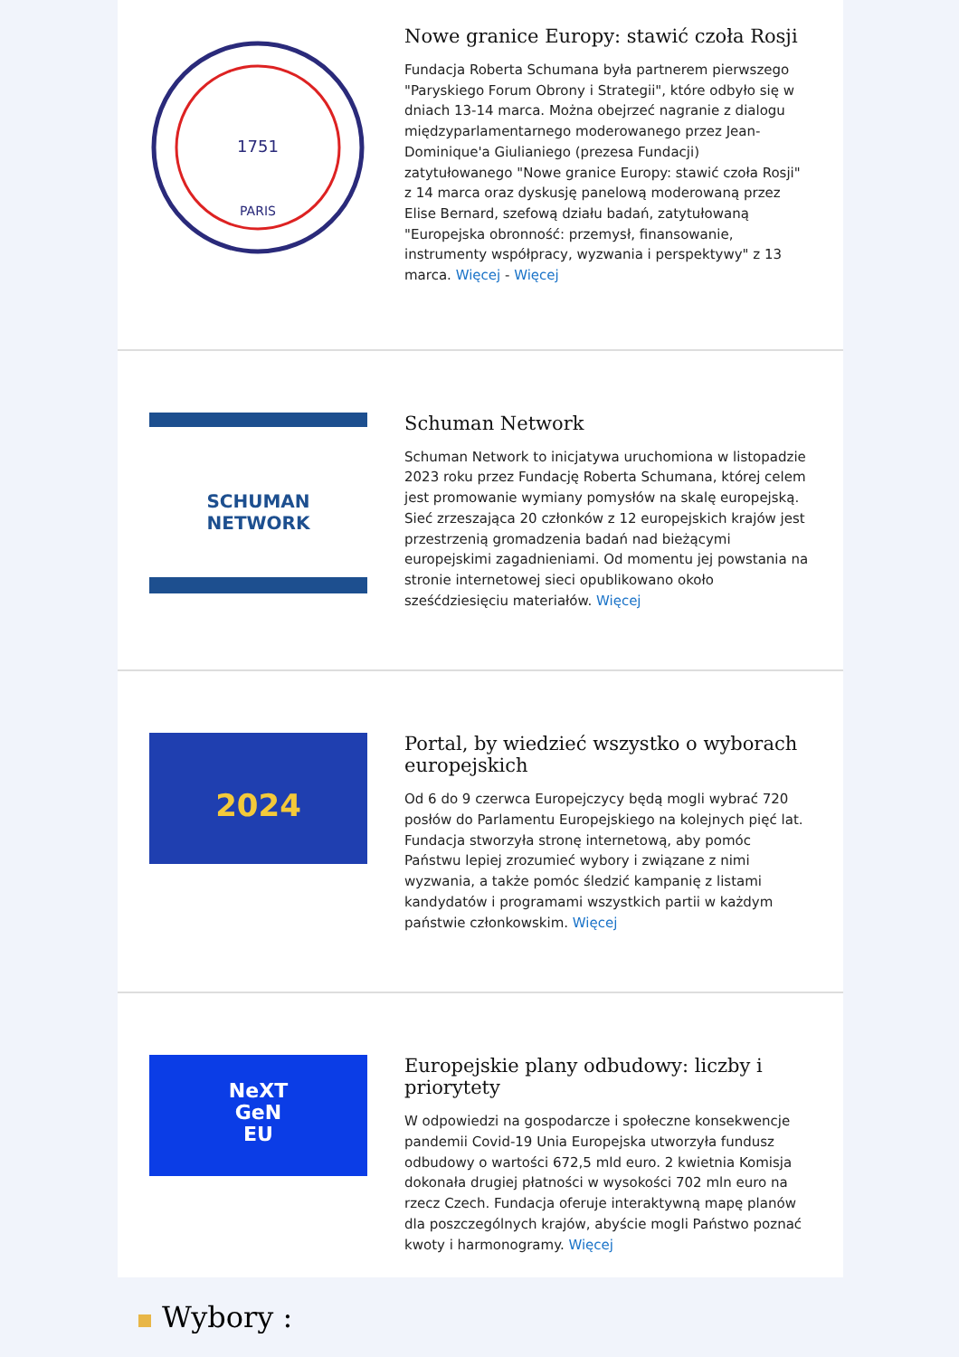1751
PARIS
Nowe granice Europy: stawić czoła Rosji
Fundacja Roberta Schumana była partnerem pierwszego "Paryskiego Forum Obrony i Strategii", które odbyło się w dniach 13-14 marca. Można obejrzeć nagranie z dialogu międzyparlamentarnego moderowanego przez Jean-Dominique'a Giulianiego (prezesa Fundacji) zatytułowanego "Nowe granice Europy: stawić czoła Rosji" z 14 marca oraz dyskusję panelową moderowaną przez Elise Bernard, szefową działu badań, zatytułowaną "Europejska obronność: przemysł, finansowanie, instrumenty współpracy, wyzwania i perspektywy" z 13 marca. Więcej - Więcej
SCHUMAN
NETWORK
Schuman Network
Schuman Network to inicjatywa uruchomiona w listopadzie 2023 roku przez Fundację Roberta Schumana, której celem jest promowanie wymiany pomysłów na skalę europejską. Sieć zrzeszająca 20 członków z 12 europejskich krajów jest przestrzenią gromadzenia badań nad bieżącymi europejskimi zagadnieniami. Od momentu jej powstania na stronie internetowej sieci opublikowano około sześćdziesięciu materiałów. Więcej
2024
Portal, by wiedzieć wszystko o wyborach europejskich
Od 6 do 9 czerwca Europejczycy będą mogli wybrać 720 posłów do Parlamentu Europejskiego na kolejnych pięć lat. Fundacja stworzyła stronę internetową, aby pomóc Państwu lepiej zrozumieć wybory i związane z nimi wyzwania, a także pomóc śledzić kampanię z listami kandydatów i programami wszystkich partii w każdym państwie członkowskim. Więcej
NeXT
GeN
EU
Europejskie plany odbudowy: liczby i priorytety
W odpowiedzi na gospodarcze i społeczne konsekwencje pandemii Covid-19 Unia Europejska utworzyła fundusz odbudowy o wartości 672,5 mld euro. 2 kwietnia Komisja dokonała drugiej płatności w wysokości 702 mln euro na rzecz Czech. Fundacja oferuje interaktywną mapę planów dla poszczególnych krajów, abyście mogli Państwo poznać kwoty i harmonogramy. Więcej
Wybory :